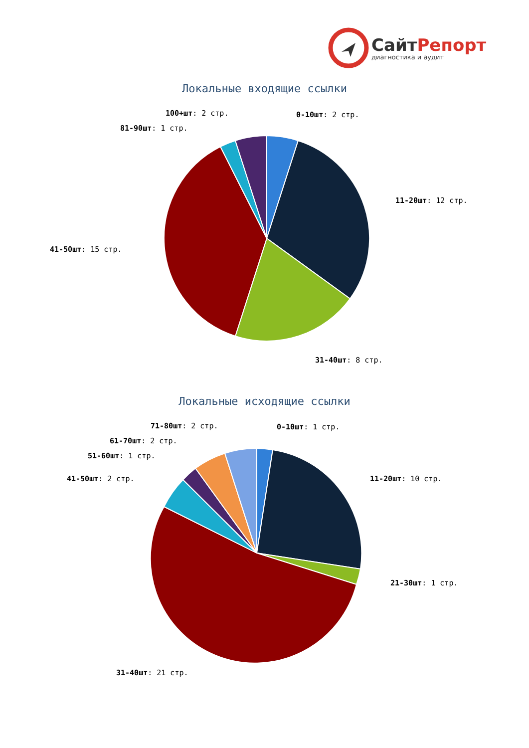СайтРепорт
диагностика и аудит
Локальные входящие ссылки
0-10шт: 2 стр.
100+шт: 2 стр.
81-90шт: 1 стр.
11-20шт: 12 стр.
41-50шт: 15 стр.
31-40шт: 8 стр.
Локальные исходящие ссылки
0-10шт: 1 стр.
71-80шт: 2 стр.
61-70шт: 2 стр.
51-60шт: 1 стр.
41-50шт: 2 стр. 11-20шт: 10 стр.
21-30шт: 1 стр.
31-40шт: 21 стр.